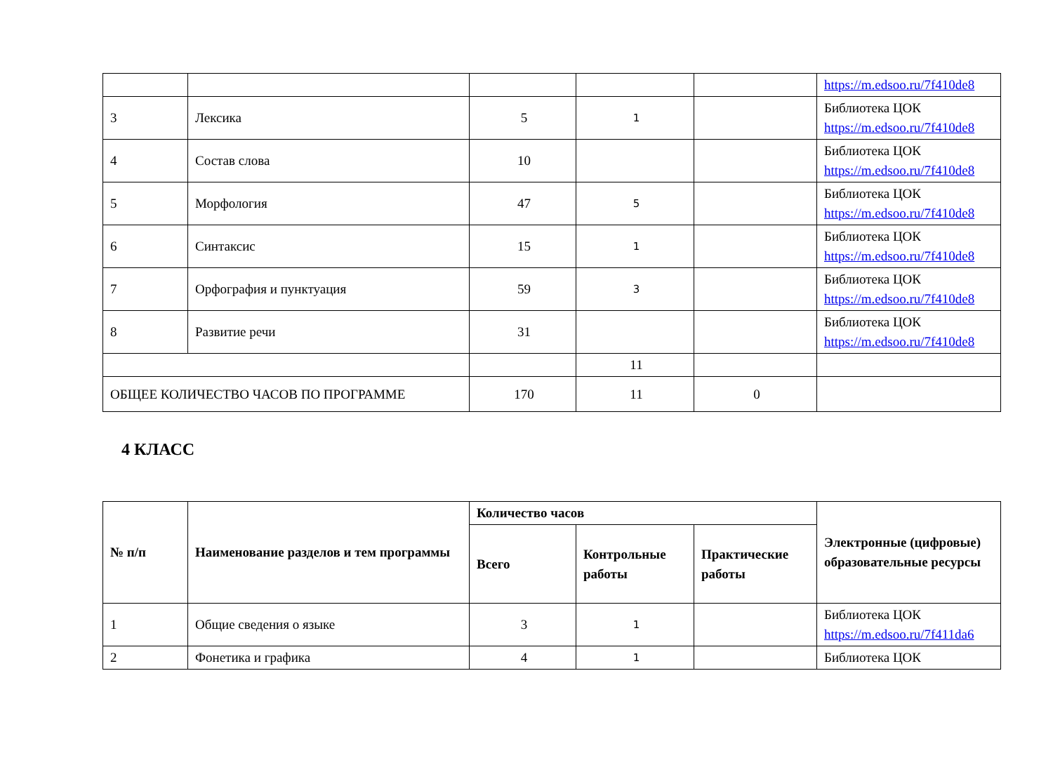| | | | | | https://m.edsoo.ru/7f410de8 |
| 3 | Лексика | 5 | 1 | | Библиотека ЦОК https://m.edsoo.ru/7f410de8 |
| 4 | Состав слова | 10 | | | Библиотека ЦОК https://m.edsoo.ru/7f410de8 |
| 5 | Морфология | 47 | 5 | | Библиотека ЦОК https://m.edsoo.ru/7f410de8 |
| 6 | Синтаксис | 15 | 1 | | Библиотека ЦОК https://m.edsoo.ru/7f410de8 |
| 7 | Орфография и пунктуация | 59 | 3 | | Библиотека ЦОК https://m.edsoo.ru/7f410de8 |
| 8 | Развитие речи | 31 | | | Библиотека ЦОК https://m.edsoo.ru/7f410de8 |
| | | | 11 | | |
| ОБЩЕЕ КОЛИЧЕСТВО ЧАСОВ ПО ПРОГРАММЕ | | 170 | 11 | 0 | |
4 КЛАСС
| № п/п | Наименование разделов и тем программы | Количество часов | | | Электронные (цифровые) образовательные ресурсы |
| --- | --- | --- | --- | --- | --- |
| | | Всего | Контрольные работы | Практические работы | |
| 1 | Общие сведения о языке | 3 | 1 | | Библиотека ЦОК https://m.edsoo.ru/7f411da6 |
| 2 | Фонетика и графика | 4 | 1 | | Библиотека ЦОК |